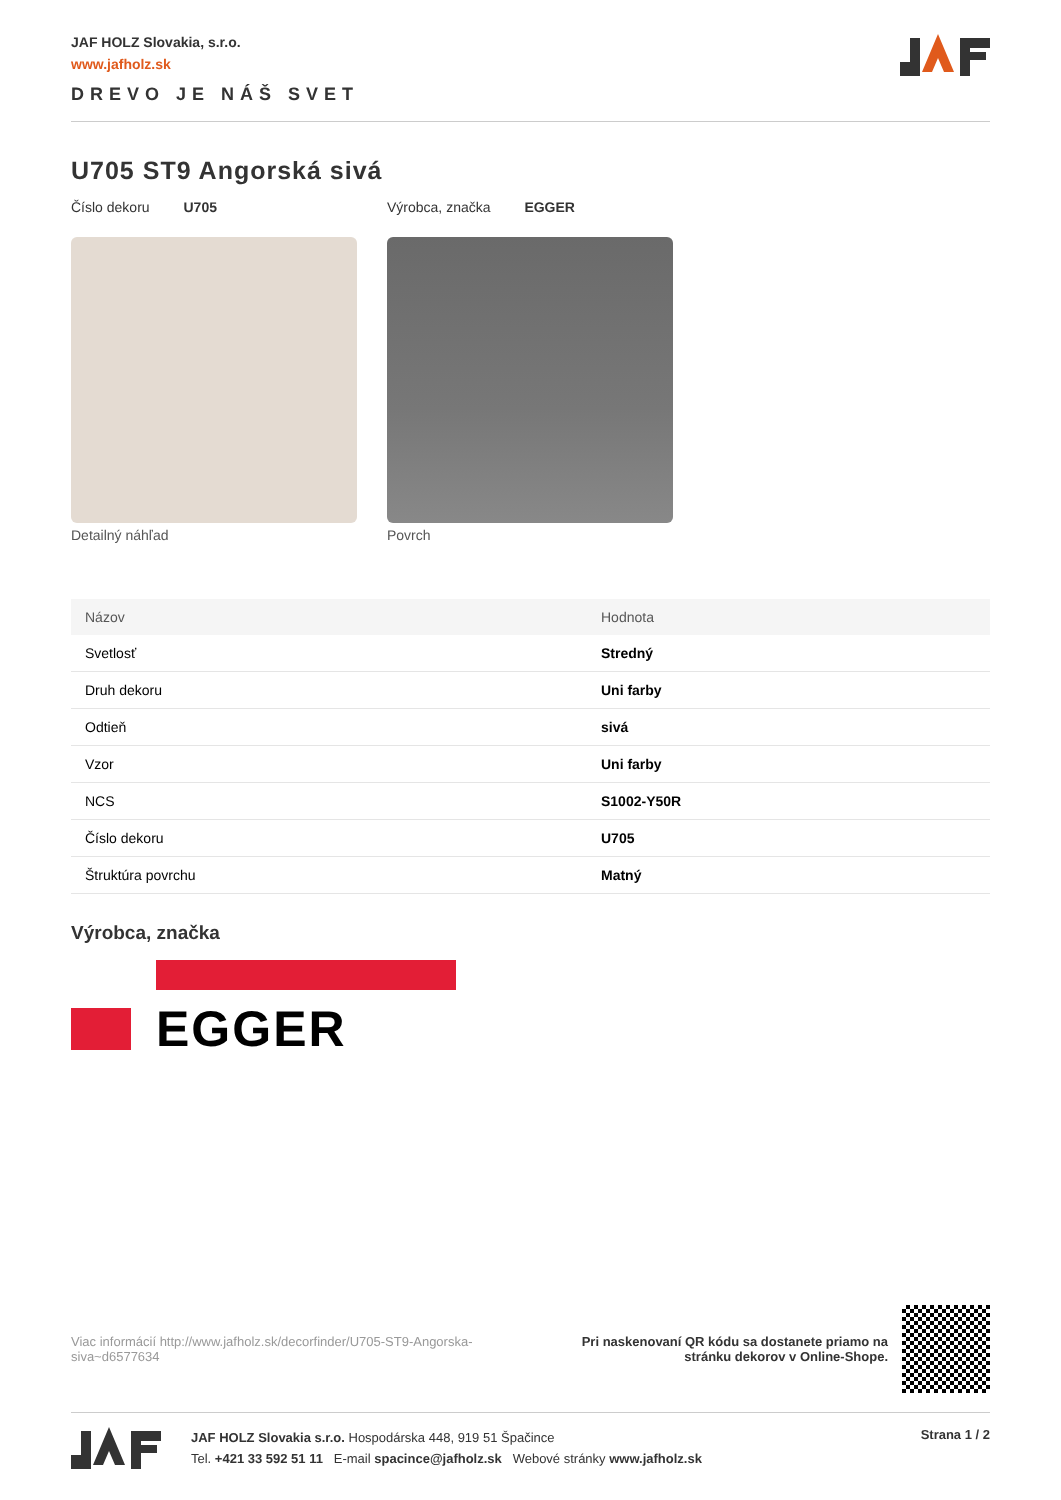JAF HOLZ Slovakia, s.r.o.
www.jafholz.sk
DREVO JE NÁŠ SVET
U705 ST9 Angorská sivá
Číslo dekoru U705 Výrobca, značka EGGER
Detailný náhľad Povrch
| Názov | Hodnota |
| --- | --- |
| Svetlosť | Stredný |
| Druh dekoru | Uni farby |
| Odtieň | sivá |
| Vzor | Uni farby |
| NCS | S1002-Y50R |
| Číslo dekoru | U705 |
| Štruktúra povrchu | Matný |
Výrobca, značka
EGGER
Viac informácií http://www.jafholz.sk/decorfinder/U705-ST9-Angorska-siva~d6577634
Pri naskenovaní QR kódu sa dostanete priamo na
stránku dekorov v Online-Shope.
JAF HOLZ Slovakia s.r.o. Hospodárska 448, 919 51 Špačince
Tel. +421 33 592 51 11 E-mail spacince@jafholz.sk Webové stránky www.jafholz.sk
Strana 1 / 2